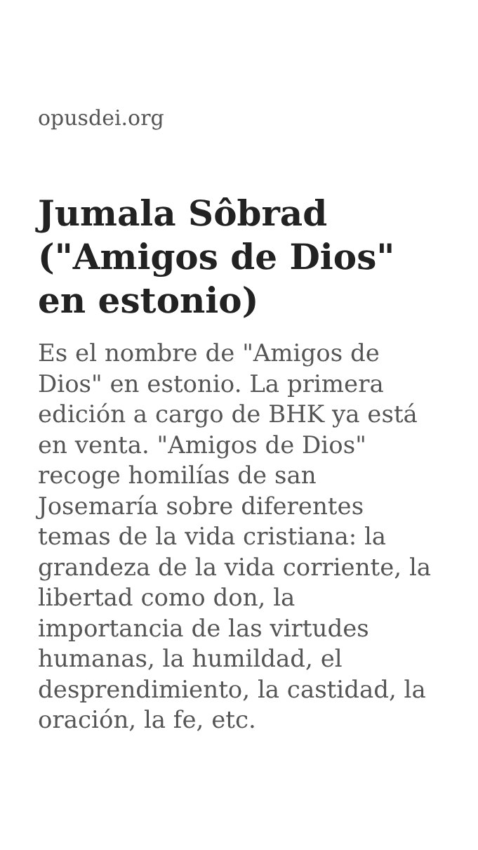opusdei.org
Jumala Sôbrad ("Amigos de Dios" en estonio)
Es el nombre de "Amigos de Dios" en estonio. La primera edición a cargo de BHK ya está en venta. "Amigos de Dios" recoge homilías de san Josemaría sobre diferentes temas de la vida cristiana: la grandeza de la vida corriente, la libertad como don, la importancia de las virtudes humanas, la humildad, el desprendimiento, la castidad, la oración, la fe, etc.